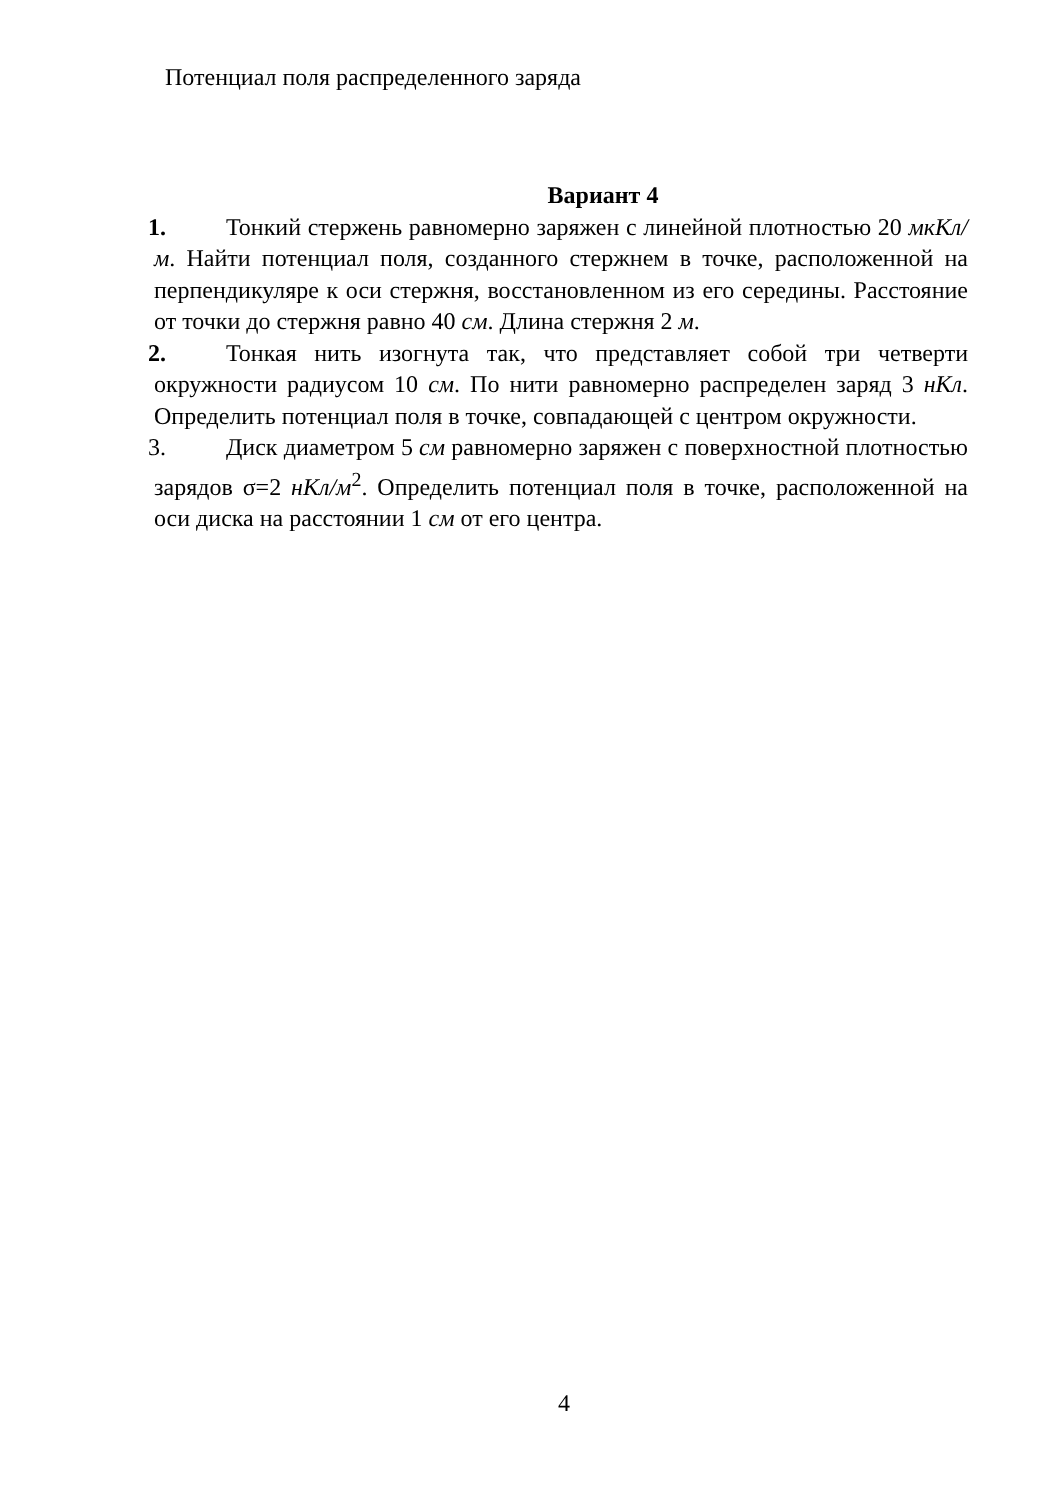Потенциал поля распределенного заряда
Вариант 4
1. Тонкий стержень равномерно заряжен с линейной плотностью 20 мкКл/м. Найти потенциал поля, созданного стержнем в точке, расположен­ной на перпендикуляре к оси стержня, восстановленном из его середины. Расстояние от точки до стержня равно 40 см. Длина стержня 2 м.
2. Тонкая нить изогнута так, что представляет собой три четверти окружности радиусом 10 см. По нити равномерно распределен заряд 3 нКл. Определить потенциал поля в точке, совпадающей с центром окруж­ности.
3. Диск диаметром 5 см равномерно заряжен с поверхностной плотно­стью зарядов σ=2 нКл/м<sup>2</sup>. Определить потенциал поля в точке, располо­женной на оси диска на расстоянии 1 см от его центра.
4